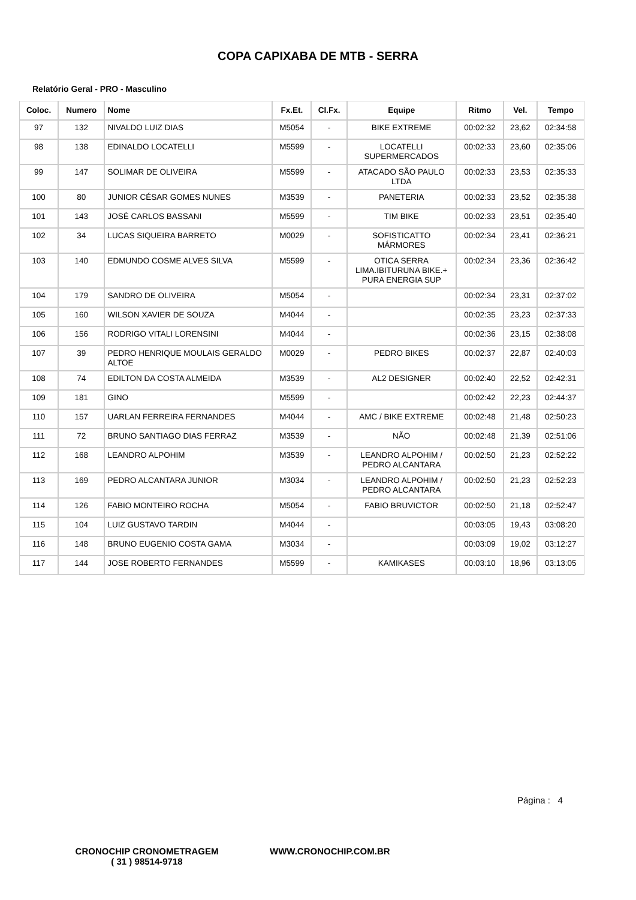COPA CAPIXABA DE MTB - SERRA
Relatório Geral - PRO - Masculino
| Coloc. | Numero | Nome | Fx.Et. | Cl.Fx. | Equipe | Ritmo | Vel. | Tempo |
| --- | --- | --- | --- | --- | --- | --- | --- | --- |
| 97 | 132 | NIVALDO LUIZ DIAS | M5054 | - | BIKE EXTREME | 00:02:32 | 23,62 | 02:34:58 |
| 98 | 138 | EDINALDO LOCATELLI | M5599 | - | LOCATELLI SUPERMERCADOS | 00:02:33 | 23,60 | 02:35:06 |
| 99 | 147 | SOLIMAR DE OLIVEIRA | M5599 | - | ATACADO SÃO PAULO LTDA | 00:02:33 | 23,53 | 02:35:33 |
| 100 | 80 | JUNIOR CÉSAR GOMES NUNES | M3539 | - | PANETERIA | 00:02:33 | 23,52 | 02:35:38 |
| 101 | 143 | JOSÉ CARLOS BASSANI | M5599 | - | TIM BIKE | 00:02:33 | 23,51 | 02:35:40 |
| 102 | 34 | LUCAS SIQUEIRA BARRETO | M0029 | - | SOFISTICATTO MÁRMORES | 00:02:34 | 23,41 | 02:36:21 |
| 103 | 140 | EDMUNDO COSME ALVES SILVA | M5599 | - | OTICA SERRA LIMA.IBITURUNA BIKE.+ PURA ENERGIA SUP | 00:02:34 | 23,36 | 02:36:42 |
| 104 | 179 | SANDRO DE OLIVEIRA | M5054 | - | | 00:02:34 | 23,31 | 02:37:02 |
| 105 | 160 | WILSON XAVIER DE SOUZA | M4044 | - | | 00:02:35 | 23,23 | 02:37:33 |
| 106 | 156 | RODRIGO VITALI LORENSINI | M4044 | - | | 00:02:36 | 23,15 | 02:38:08 |
| 107 | 39 | PEDRO HENRIQUE MOULAIS GERALDO ALTOE | M0029 | - | PEDRO BIKES | 00:02:37 | 22,87 | 02:40:03 |
| 108 | 74 | EDILTON DA COSTA ALMEIDA | M3539 | - | AL2 DESIGNER | 00:02:40 | 22,52 | 02:42:31 |
| 109 | 181 | GINO | M5599 | - | | 00:02:42 | 22,23 | 02:44:37 |
| 110 | 157 | UARLAN FERREIRA FERNANDES | M4044 | - | AMC / BIKE EXTREME | 00:02:48 | 21,48 | 02:50:23 |
| 111 | 72 | BRUNO SANTIAGO DIAS FERRAZ | M3539 | - | NÃO | 00:02:48 | 21,39 | 02:51:06 |
| 112 | 168 | LEANDRO ALPOHIM | M3539 | - | LEANDRO ALPOHIM / PEDRO ALCANTARA | 00:02:50 | 21,23 | 02:52:22 |
| 113 | 169 | PEDRO ALCANTARA JUNIOR | M3034 | - | LEANDRO ALPOHIM / PEDRO ALCANTARA | 00:02:50 | 21,23 | 02:52:23 |
| 114 | 126 | FABIO MONTEIRO ROCHA | M5054 | - | FABIO BRUVICTOR | 00:02:50 | 21,18 | 02:52:47 |
| 115 | 104 | LUIZ GUSTAVO TARDIN | M4044 | - | | 00:03:05 | 19,43 | 03:08:20 |
| 116 | 148 | BRUNO EUGENIO COSTA GAMA | M3034 | - | | 00:03:09 | 19,02 | 03:12:27 |
| 117 | 144 | JOSE ROBERTO FERNANDES | M5599 | - | KAMIKASES | 00:03:10 | 18,96 | 03:13:05 |
Página : 4
CRONOCHIP CRONOMETRAGEM
( 31 ) 98514-9718
WWW.CRONOCHIP.COM.BR